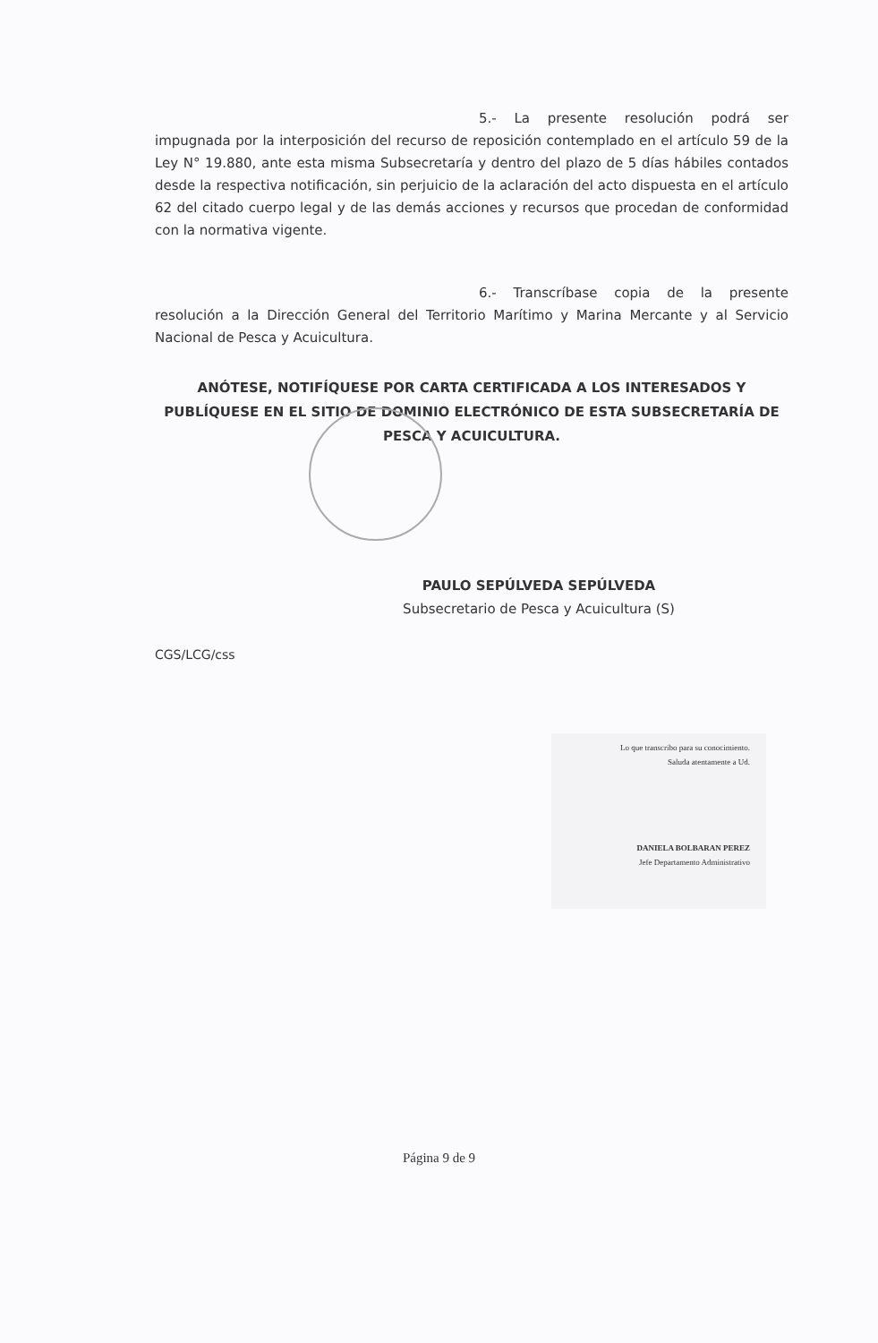5.- La presente resolución podrá ser impugnada por la interposición del recurso de reposición contemplado en el artículo 59 de la Ley N° 19.880, ante esta misma Subsecretaría y dentro del plazo de 5 días hábiles contados desde la respectiva notificación, sin perjuicio de la aclaración del acto dispuesta en el artículo 62 del citado cuerpo legal y de las demás acciones y recursos que procedan de conformidad con la normativa vigente.
6.- Transcríbase copia de la presente resolución a la Dirección General del Territorio Marítimo y Marina Mercante y al Servicio Nacional de Pesca y Acuicultura.
ANÓTESE, NOTIFÍQUESE POR CARTA CERTIFICADA A LOS INTERESADOS Y PUBLÍQUESE EN EL SITIO DE DOMINIO ELECTRÓNICO DE ESTA SUBSECRETARÍA DE PESCA Y ACUICULTURA.
PAULO SEPÚLVEDA SEPÚLVEDA
Subsecretario de Pesca y Acuicultura (S)
CGS/LCG/css
Lo que transcribo para su conocimiento.
Saluda atentamente a Ud.
DANIELA BOLBARAN PEREZ
Jefe Departamento Administrativo
Página 9 de 9